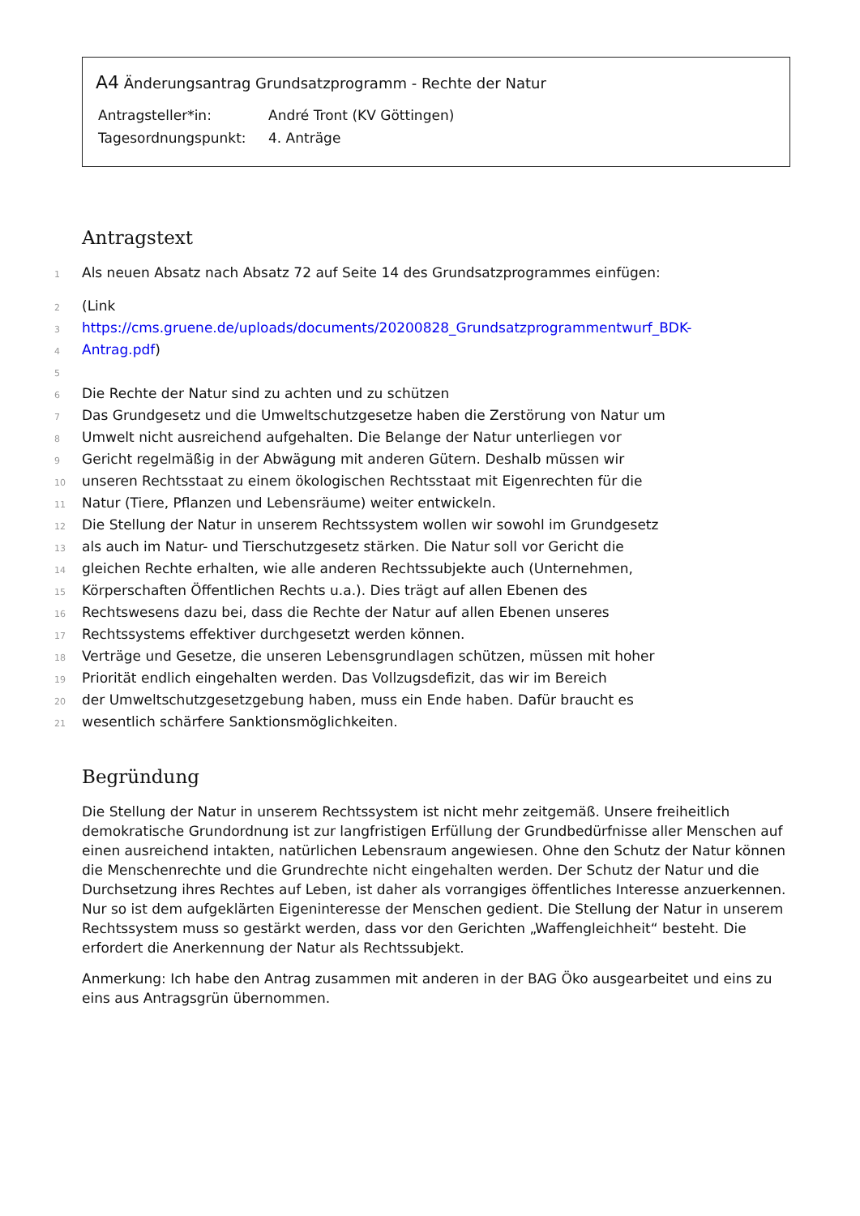A4 Änderungsantrag Grundsatzprogramm - Rechte der Natur
Antragsteller*in: André Tront (KV Göttingen)
Tagesordnungspunkt: 4. Anträge
Antragstext
1 Als neuen Absatz nach Absatz 72 auf Seite 14 des Grundsatzprogrammes einfügen:
2 (Link
3 https://cms.gruene.de/uploads/documents/20200828_Grundsatzprogrammentwurf_BDK-
4 Antrag.pdf)
5
6 Die Rechte der Natur sind zu achten und zu schützen
7 Das Grundgesetz und die Umweltschutzgesetze haben die Zerstörung von Natur um
8 Umwelt nicht ausreichend aufgehalten. Die Belange der Natur unterliegen vor
9 Gericht regelmäßig in der Abwägung mit anderen Gütern. Deshalb müssen wir
10 unseren Rechtsstaat zu einem ökologischen Rechtsstaat mit Eigenrechten für die
11 Natur (Tiere, Pflanzen und Lebensräume) weiter entwickeln.
12 Die Stellung der Natur in unserem Rechtssystem wollen wir sowohl im Grundgesetz
13 als auch im Natur- und Tierschutzgesetz stärken. Die Natur soll vor Gericht die
14 gleichen Rechte erhalten, wie alle anderen Rechtssubjekte auch (Unternehmen,
15 Körperschaften Öffentlichen Rechts u.a.). Dies trägt auf allen Ebenen des
16 Rechtswesens dazu bei, dass die Rechte der Natur auf allen Ebenen unseres
17 Rechtssystems effektiver durchgesetzt werden können.
18 Verträge und Gesetze, die unseren Lebensgrundlagen schützen, müssen mit hoher
19 Priorität endlich eingehalten werden. Das Vollzugsdefizit, das wir im Bereich
20 der Umweltschutzgesetzgebung haben, muss ein Ende haben. Dafür braucht es
21 wesentlich schärfere Sanktionsmöglichkeiten.
Begründung
Die Stellung der Natur in unserem Rechtssystem ist nicht mehr zeitgemäß. Unsere freiheitlich demokratische Grundordnung ist zur langfristigen Erfüllung der Grundbedürfnisse aller Menschen auf einen ausreichend intakten, natürlichen Lebensraum angewiesen. Ohne den Schutz der Natur können die Menschenrechte und die Grundrechte nicht eingehalten werden. Der Schutz der Natur und die Durchsetzung ihres Rechtes auf Leben, ist daher als vorrangiges öffentliches Interesse anzuerkennen. Nur so ist dem aufgeklärten Eigeninteresse der Menschen gedient. Die Stellung der Natur in unserem Rechtssystem muss so gestärkt werden, dass vor den Gerichten „Waffengleichheit“ besteht. Die erfordert die Anerkennung der Natur als Rechtssubjekt.
Anmerkung: Ich habe den Antrag zusammen mit anderen in der BAG Öko ausgearbeitet und eins zu eins aus Antragsgrün übernommen.